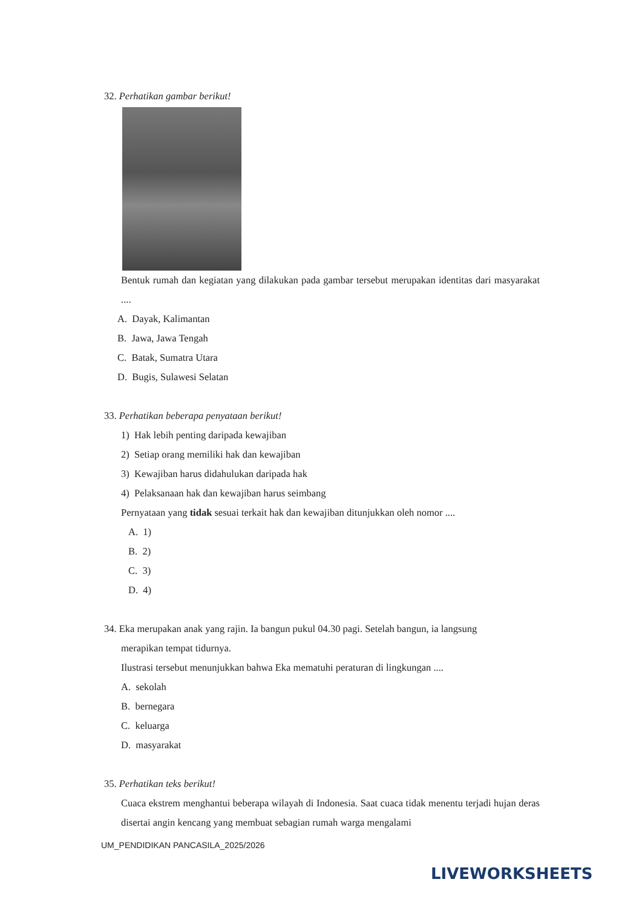32. Perhatikan gambar berikut!
Bentuk rumah dan kegiatan yang dilakukan pada gambar tersebut merupakan identitas dari masyarakat ....
A. Dayak, Kalimantan
B. Jawa, Jawa Tengah
C. Batak, Sumatra Utara
D. Bugis, Sulawesi Selatan
33. Perhatikan beberapa penyataan berikut!
1) Hak lebih penting daripada kewajiban
2) Setiap orang memiliki hak dan kewajiban
3) Kewajiban harus didahulukan daripada hak
4) Pelaksanaan hak dan kewajiban harus seimbang
Pernyataan yang tidak sesuai terkait hak dan kewajiban ditunjukkan oleh nomor ....
A. 1)
B. 2)
C. 3)
D. 4)
34. Eka merupakan anak yang rajin. Ia bangun pukul 04.30 pagi. Setelah bangun, ia langsung
merapikan tempat tidurnya.
Ilustrasi tersebut menunjukkan bahwa Eka mematuhi peraturan di lingkungan ....
A. sekolah
B. bernegara
C. keluarga
D. masyarakat
35. Perhatikan teks berikut!
Cuaca ekstrem menghantui beberapa wilayah di Indonesia. Saat cuaca tidak menentu terjadi hujan deras disertai angin kencang yang membuat sebagian rumah warga mengalami
UM_PENDIDIKAN PANCASILA_2025/2026
LIVEWORKSHEETS